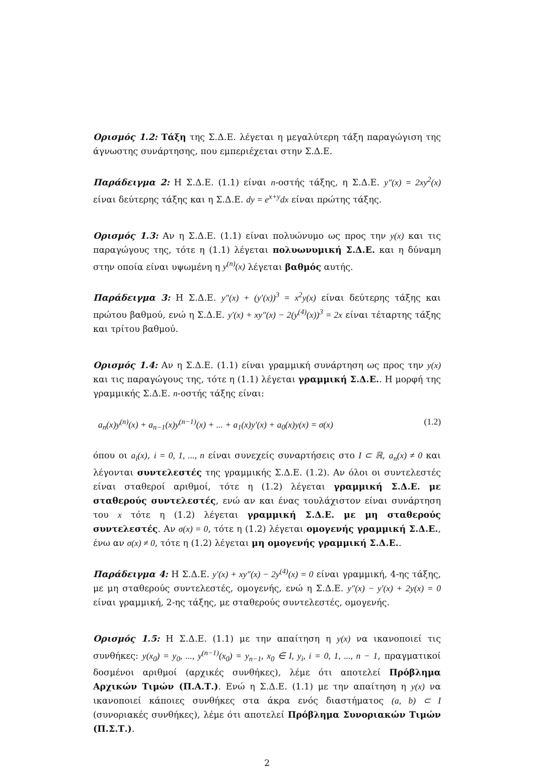Ορισμός 1.2: Τάξη της Σ.Δ.Ε. λέγεται η μεγαλύτερη τάξη παραγώγιση της άγνωστης συνάρτησης, που εμπεριέχεται στην Σ.Δ.Ε.
Παράδειγμα 2: Η Σ.Δ.Ε. (1.1) είναι n-οστής τάξης, η Σ.Δ.Ε. y″(x) = 2xy<sup>2</sup>(x) είναι δεύτερης τάξης και η Σ.Δ.Ε. dy = e<sup>x+y</sup>dx είναι πρώτης τάξης.
Ορισμός 1.3: Αν η Σ.Δ.Ε. (1.1) είναι πολυώνυμο ως προς την y(x) και τις παραγώγους της, τότε η (1.1) λέγεται πολυωνυμική Σ.Δ.Ε. και η δύναμη στην οποία είναι υψωμένη η y<sup>(n)</sup>(x) λέγεται βαθμός αυτής.
Παράδειγμα 3: Η Σ.Δ.Ε. y″(x) + (y′(x))<sup>3</sup> = x<sup>2</sup>y(x) είναι δεύτερης τάξης και πρώτου βαθμού, ενώ η Σ.Δ.Ε. y′(x) + xy″(x) − 2(y<sup>(4)</sup>(x))<sup>3</sup> = 2x είναι τέταρτης τάξης και τρίτου βαθμού.
Ορισμός 1.4: Αν η Σ.Δ.Ε. (1.1) είναι γραμμική συνάρτηση ως προς την y(x) και τις παραγώγους της, τότε η (1.1) λέγεται γραμμική Σ.Δ.Ε.. Η μορφή της γραμμικής Σ.Δ.Ε. n-οστής τάξης είναι:
a<sub>n</sub>(x)y<sup>(n)</sup>(x) + a<sub>n−1</sub>(x)y<sup>(n−1)</sup>(x) + ... + a<sub>1</sub>(x)y′(x) + a<sub>0</sub>(x)y(x) = σ(x) (1.2)
όπου οι a<sub>i</sub>(x), i = 0, 1, ..., n είναι συνεχείς συναρτήσεις στο I ⊂ ℝ, a<sub>n</sub>(x) ≠ 0 και λέγονται συντελεστές της γραμμικής Σ.Δ.Ε. (1.2). Αν όλοι οι συντελεστές είναι σταθεροί αριθμοί, τότε η (1.2) λέγεται γραμμική Σ.Δ.Ε. με σταθερούς συντελεστές, ενώ αν και ένας τουλάχιστον είναι συνάρτηση του x τότε η (1.2) λέγεται γραμμική Σ.Δ.Ε. με μη σταθερούς συντελεστές. Αν σ(x) = 0, τότε η (1.2) λέγεται ομογενής γραμμική Σ.Δ.Ε., ένω αν σ(x) ≠ 0, τότε η (1.2) λέγεται μη ομογενής γραμμική Σ.Δ.Ε..
Παράδειγμα 4: Η Σ.Δ.Ε. y′(x) + xy″(x) − 2y<sup>(4)</sup>(x) = 0 είναι γραμμική, 4-ης τάξης, με μη σταθερούς συντελεστές, ομογενής, ενώ η Σ.Δ.Ε. y″(x) − y′(x) + 2y(x) = 0 είναι γραμμική, 2-ης τάξης, με σταθερούς συντελεστές, ομογενής.
Ορισμός 1.5: Η Σ.Δ.Ε. (1.1) με την απαίτηση η y(x) να ικανοποιεί τις συνθήκες: y(x<sub>0</sub>) = y<sub>0</sub>, ..., y<sup>(n−1)</sup>(x<sub>0</sub>) = y<sub>n−1</sub>, x<sub>0</sub> ∈ I, y<sub>i</sub>, i = 0, 1, ..., n − 1, πραγματικοί δοσμένοι αριθμοί (αρχικές συνθήκες), λέμε ότι αποτελεί Πρόβλημα Αρχικών Τιμών (Π.Α.Τ.). Ενώ η Σ.Δ.Ε. (1.1) με την απαίτηση η y(x) να ικανοποιεί κάποιες συνθήκες στα άκρα ενός διαστήματος (a, b) ⊂ I (συνοριακές συνθήκες), λέμε ότι αποτελεί Πρόβλημα Συνοριακών Τιμών (Π.Σ.Τ.).
2